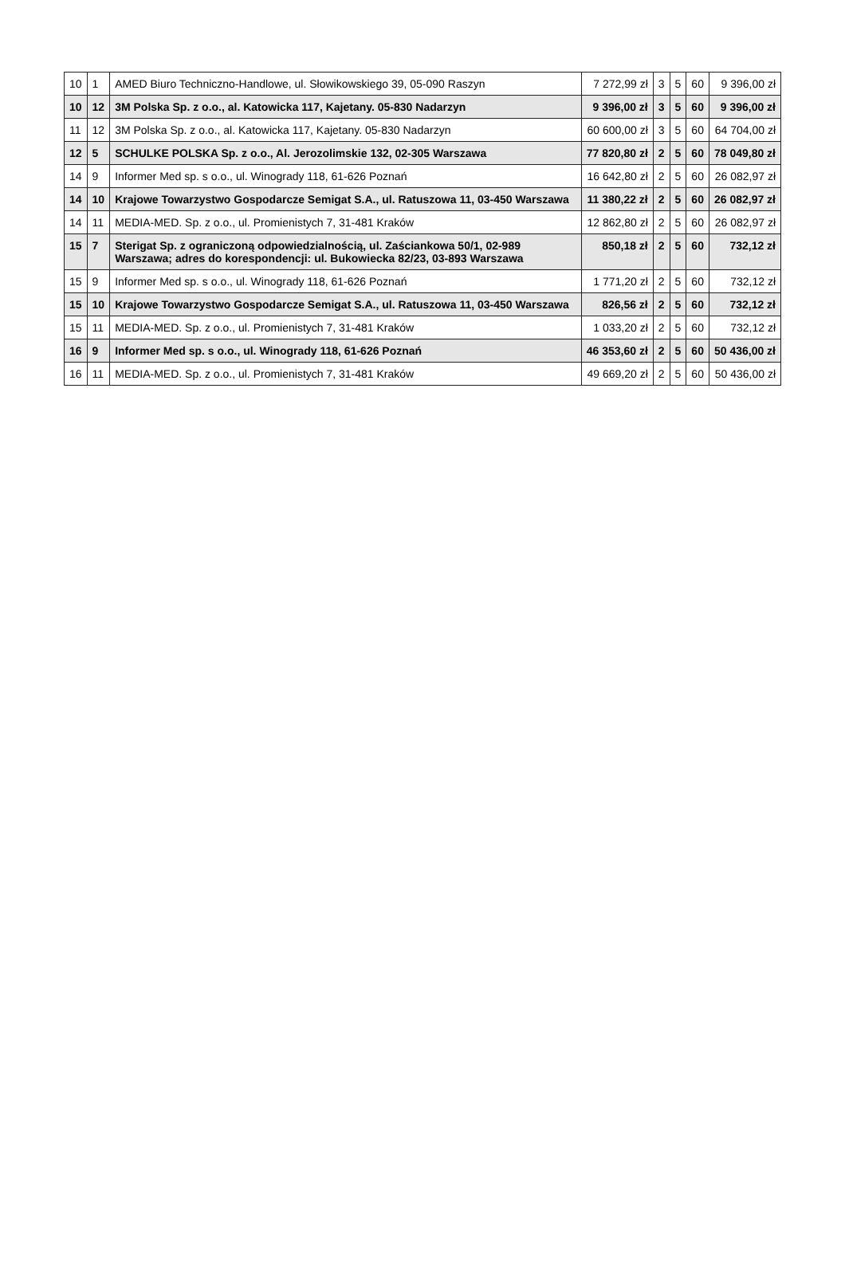| 10 | 1 | AMED Biuro Techniczno-Handlowe, ul. Słowikowskiego 39, 05-090 Raszyn | 7 272,99 zł | 3 | 5 | 60 | 9 396,00 zł |
| 10 | 12 | 3M Polska Sp. z o.o., al. Katowicka 117, Kajetany. 05-830 Nadarzyn | 9 396,00 zł | 3 | 5 | 60 | 9 396,00 zł |
| 11 | 12 | 3M Polska Sp. z o.o., al. Katowicka 117, Kajetany. 05-830 Nadarzyn | 60 600,00 zł | 3 | 5 | 60 | 64 704,00 zł |
| 12 | 5 | SCHULKE POLSKA Sp. z o.o., Al. Jerozolimskie 132, 02-305 Warszawa | 77 820,80 zł | 2 | 5 | 60 | 78 049,80 zł |
| 14 | 9 | Informer Med sp. s o.o., ul. Winogrady 118, 61-626 Poznań | 16 642,80 zł | 2 | 5 | 60 | 26 082,97 zł |
| 14 | 10 | Krajowe Towarzystwo Gospodarcze Semigat S.A., ul. Ratuszowa 11, 03-450 Warszawa | 11 380,22 zł | 2 | 5 | 60 | 26 082,97 zł |
| 14 | 11 | MEDIA-MED. Sp. z o.o., ul. Promienistych 7, 31-481 Kraków | 12 862,80 zł | 2 | 5 | 60 | 26 082,97 zł |
| 15 | 7 | Sterigat Sp. z ograniczoną odpowiedzialnością, ul. Zaściankowa 50/1, 02-989 Warszawa; adres do korespondencji: ul. Bukowiecka 82/23, 03-893 Warszawa | 850,18 zł | 2 | 5 | 60 | 732,12 zł |
| 15 | 9 | Informer Med sp. s o.o., ul. Winogrady 118, 61-626 Poznań | 1 771,20 zł | 2 | 5 | 60 | 732,12 zł |
| 15 | 10 | Krajowe Towarzystwo Gospodarcze Semigat S.A., ul. Ratuszowa 11, 03-450 Warszawa | 826,56 zł | 2 | 5 | 60 | 732,12 zł |
| 15 | 11 | MEDIA-MED. Sp. z o.o., ul. Promienistych 7, 31-481 Kraków | 1 033,20 zł | 2 | 5 | 60 | 732,12 zł |
| 16 | 9 | Informer Med sp. s o.o., ul. Winogrady 118, 61-626 Poznań | 46 353,60 zł | 2 | 5 | 60 | 50 436,00 zł |
| 16 | 11 | MEDIA-MED. Sp. z o.o., ul. Promienistych 7, 31-481 Kraków | 49 669,20 zł | 2 | 5 | 60 | 50 436,00 zł |